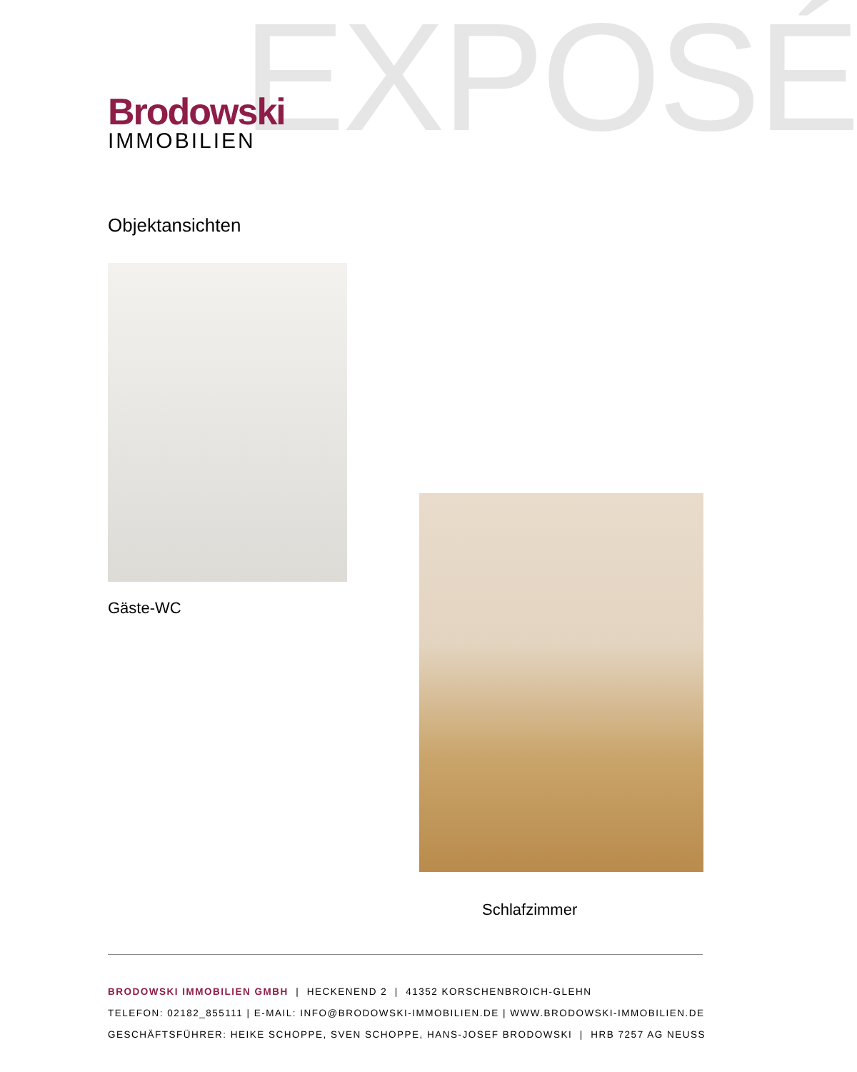EXPOSÉ
Brodowski
IMMOBILIEN
Objektansichten
Gäste-WC
Schlafzimmer
BRODOWSKI IMMOBILIEN GMBH | HECKENEND 2 | 41352 KORSCHENBROICH-GLEHN
TELEFON: 02182_855111 | E-MAIL: INFO@BRODOWSKI-IMMOBILIEN.DE | WWW.BRODOWSKI-IMMOBILIEN.DE
GESCHÄFTSFÜHRER: HEIKE SCHOPPE, SVEN SCHOPPE, HANS-JOSEF BRODOWSKI | HRB 7257 AG NEUSS